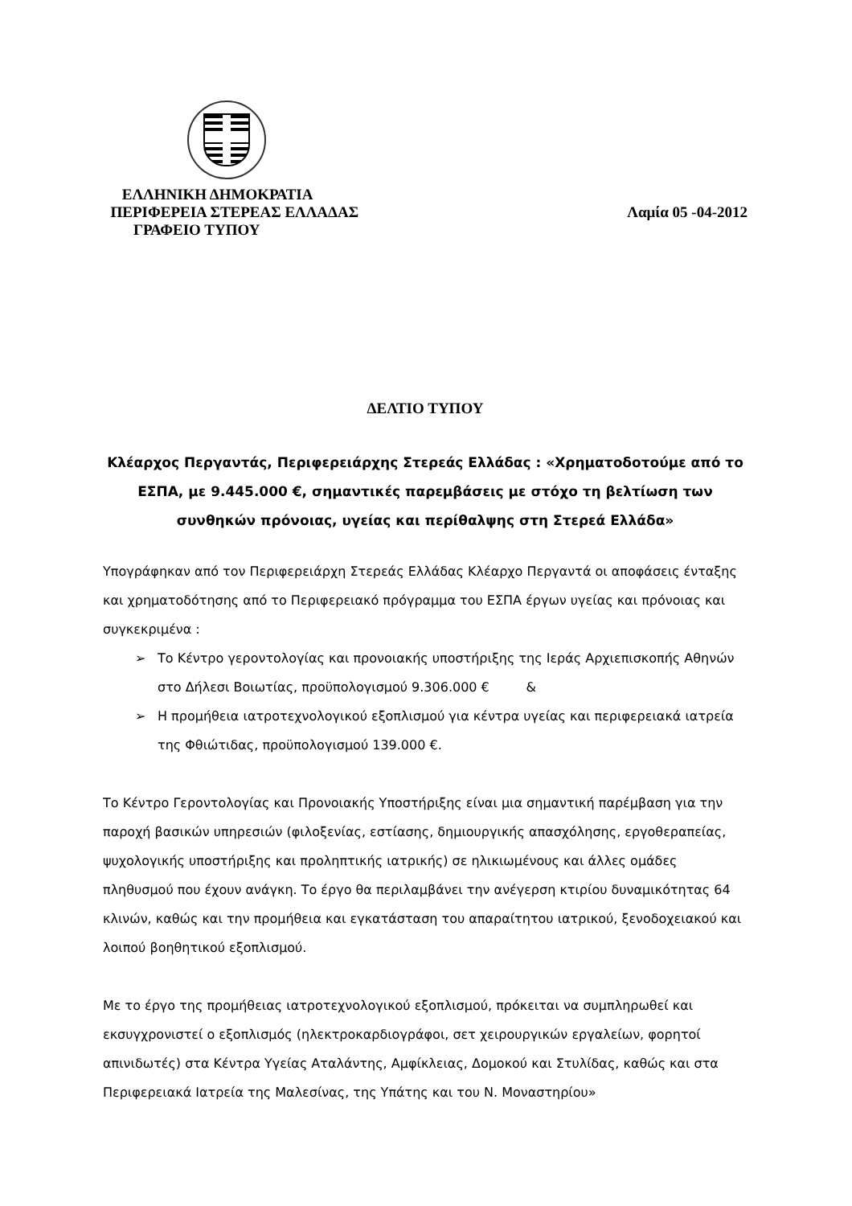ΕΛΛΗΝΙΚΗ ΔΗΜΟΚΡΑΤΙΑ
ΠΕΡΙΦΕΡΕΙΑ ΣΤΕΡΕΑΣ ΕΛΛΑΔΑΣ
ΓΡΑΦΕΙΟ ΤΥΠΟΥ
Λαμία 05 -04-2012
ΔΕΛΤΙΟ ΤΥΠΟΥ
Κλέαρχος Περγαντάς, Περιφερειάρχης Στερεάς Ελλάδας : «Χρηματοδοτούμε από το ΕΣΠΑ, με 9.445.000 €, σημαντικές παρεμβάσεις με στόχο τη βελτίωση των συνθηκών πρόνοιας, υγείας και περίθαλψης στη Στερεά Ελλάδα»
Υπογράφηκαν από τον Περιφερειάρχη Στερεάς Ελλάδας Κλέαρχο Περγαντά οι αποφάσεις ένταξης και χρηματοδότησης από το Περιφερειακό πρόγραμμα του ΕΣΠΑ έργων υγείας και πρόνοιας και συγκεκριμένα :
➢ Το Κέντρο γεροντολογίας και προνοιακής υποστήριξης της Ιεράς Αρχιεπισκοπής Αθηνών στο Δήλεσι Βοιωτίας, προϋπολογισμού 9.306.000 € &
➢ Η προμήθεια ιατροτεχνολογικού εξοπλισμού για κέντρα υγείας και περιφερειακά ιατρεία της Φθιώτιδας, προϋπολογισμού 139.000 €.
Το Κέντρο Γεροντολογίας και Προνοιακής Υποστήριξης είναι μια σημαντική παρέμβαση για την παροχή βασικών υπηρεσιών (φιλοξενίας, εστίασης, δημιουργικής απασχόλησης, εργοθεραπείας, ψυχολογικής υποστήριξης και προληπτικής ιατρικής) σε ηλικιωμένους και άλλες ομάδες πληθυσμού που έχουν ανάγκη. Το έργο θα περιλαμβάνει την ανέγερση κτιρίου δυναμικότητας 64 κλινών, καθώς και την προμήθεια και εγκατάσταση του απαραίτητου ιατρικού, ξενοδοχειακού και λοιπού βοηθητικού εξοπλισμού.
Με το έργο της προμήθειας ιατροτεχνολογικού εξοπλισμού, πρόκειται να συμπληρωθεί και εκσυγχρονιστεί ο εξοπλισμός (ηλεκτροκαρδιογράφοι, σετ χειρουργικών εργαλείων, φορητοί απινιδωτές) στα Κέντρα Υγείας Αταλάντης, Αμφίκλειας, Δομοκού και Στυλίδας, καθώς και στα Περιφερειακά Ιατρεία της Μαλεσίνας, της Υπάτης και του Ν. Μοναστηρίου»